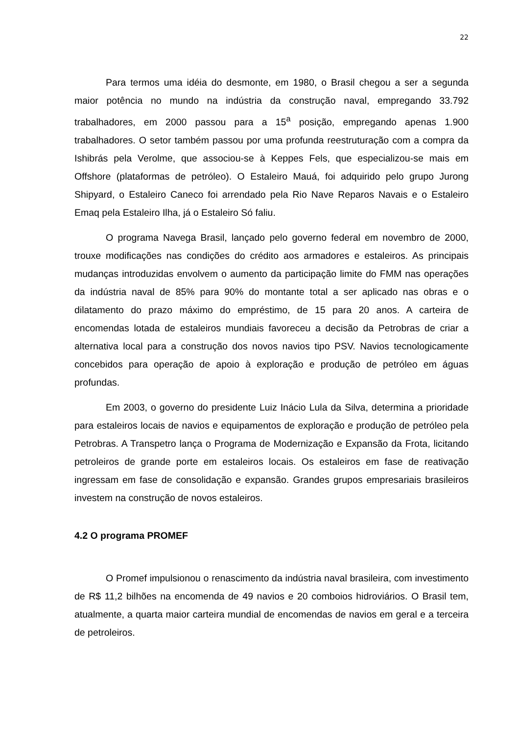22
Para termos uma idéia do desmonte, em 1980, o Brasil chegou a ser a segunda maior potência no mundo na indústria da construção naval, empregando 33.792 trabalhadores, em 2000 passou para a 15<sup>a</sup> posição, empregando apenas 1.900 trabalhadores. O setor também passou por uma profunda reestruturação com a compra da Ishibrás pela Verolme, que associou-se à Keppes Fels, que especializou-se mais em Offshore (plataformas de petróleo). O Estaleiro Mauá, foi adquirido pelo grupo Jurong Shipyard, o Estaleiro Caneco foi arrendado pela Rio Nave Reparos Navais e o Estaleiro Emaq pela Estaleiro Ilha, já o Estaleiro Só faliu.
O programa Navega Brasil, lançado pelo governo federal em novembro de 2000, trouxe modificações nas condições do crédito aos armadores e estaleiros. As principais mudanças introduzidas envolvem o aumento da participação limite do FMM nas operações da indústria naval de 85% para 90% do montante total a ser aplicado nas obras e o dilatamento do prazo máximo do empréstimo, de 15 para 20 anos. A carteira de encomendas lotada de estaleiros mundiais favoreceu a decisão da Petrobras de criar a alternativa local para a construção dos novos navios tipo PSV. Navios tecnologicamente concebidos para operação de apoio à exploração e produção de petróleo em águas profundas.
Em 2003, o governo do presidente Luiz Inácio Lula da Silva, determina a prioridade para estaleiros locais de navios e equipamentos de exploração e produção de petróleo pela Petrobras. A Transpetro lança o Programa de Modernização e Expansão da Frota, licitando petroleiros de grande porte em estaleiros locais. Os estaleiros em fase de reativação ingressam em fase de consolidação e expansão. Grandes grupos empresariais brasileiros investem na construção de novos estaleiros.
4.2 O programa PROMEF
O Promef impulsionou o renascimento da indústria naval brasileira, com investimento de R$ 11,2 bilhões na encomenda de 49 navios e 20 comboios hidroviários. O Brasil tem, atualmente, a quarta maior carteira mundial de encomendas de navios em geral e a terceira de petroleiros.